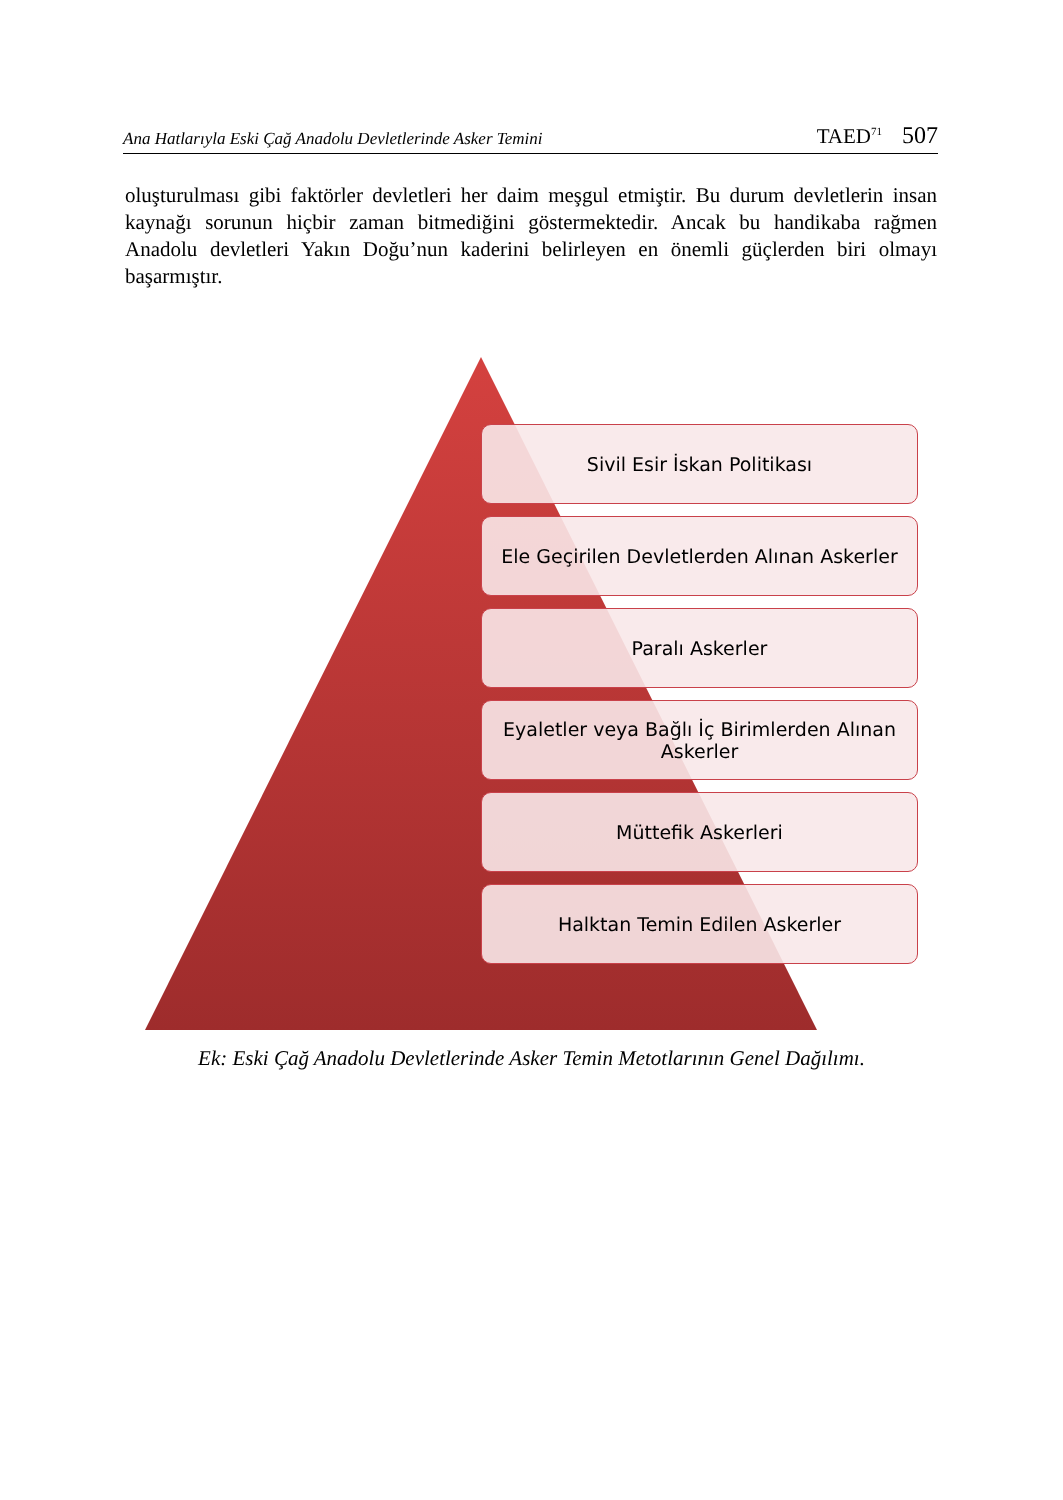Ana Hatlarıyla Eski Çağ Anadolu Devletlerinde Asker Temini TAED<sup>71</sup> 507
oluşturulması gibi faktörler devletleri her daim meşgul etmiştir. Bu durum devletlerin insan kaynağı sorunun hiçbir zaman bitmediğini göstermektedir. Ancak bu handikaba rağmen Anadolu devletleri Yakın Doğu’nun kaderini belirleyen en önemli güçlerden biri olmayı başarmıştır.
Sivil Esir İskan Politikası
Ele Geçirilen Devletlerden Alınan Askerler
Paralı Askerler
Eyaletler veya Bağlı İç Birimlerden Alınan
Askerler
Müttefik Askerleri
Halktan Temin Edilen Askerler
Ek: Eski Çağ Anadolu Devletlerinde Asker Temin Metotlarının Genel Dağılımı.